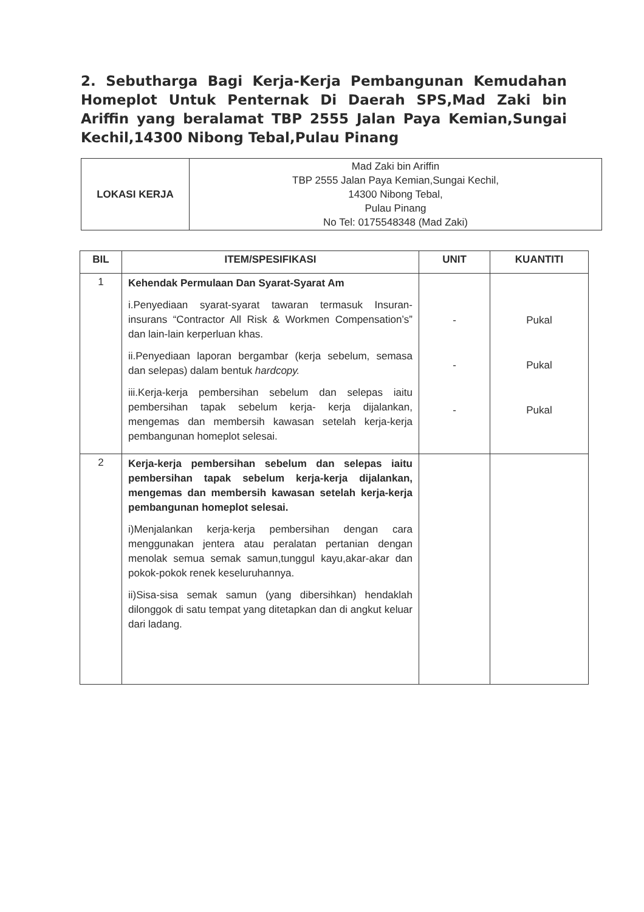2. Sebutharga Bagi Kerja-Kerja Pembangunan Kemudahan Homeplot Untuk Penternak Di Daerah SPS,Mad Zaki bin Ariffin yang beralamat TBP 2555 Jalan Paya Kemian,Sungai Kechil,14300 Nibong Tebal,Pulau Pinang
| LOKASI KERJA | Mad Zaki bin Ariffin TBP 2555 Jalan Paya Kemian,Sungai Kechil, 14300 Nibong Tebal, Pulau Pinang No Tel: 0175548348 (Mad Zaki) |
| BIL | ITEM/SPESIFIKASI | UNIT | KUANTITI |
| --- | --- | --- | --- |
| 1 | Kehendak Permulaan Dan Syarat-Syarat Am i.Penyediaan syarat-syarat tawaran termasuk Insuran-insurans “Contractor All Risk & Workmen Compensation’s” dan lain-lain kerperluan khas. ii.Penyediaan laporan bergambar (kerja sebelum, semasa dan selepas) dalam bentuk hardcopy. iii.Kerja-kerja pembersihan sebelum dan selepas iaitu pembersihan tapak sebelum kerja- kerja dijalankan, mengemas dan membersih kawasan setelah kerja-kerja pembangunan homeplot selesai. | - - - | Pukal Pukal Pukal |
| 2 | Kerja-kerja pembersihan sebelum dan selepas iaitu pembersihan tapak sebelum kerja-kerja dijalankan, mengemas dan membersih kawasan setelah kerja-kerja pembangunan homeplot selesai. i)Menjalankan kerja-kerja pembersihan dengan cara menggunakan jentera atau peralatan pertanian dengan menolak semua semak samun,tunggul kayu,akar-akar dan pokok-pokok renek keseluruhannya. ii)Sisa-sisa semak samun (yang dibersihkan) hendaklah dilonggok di satu tempat yang ditetapkan dan di angkut keluar dari ladang. | | |